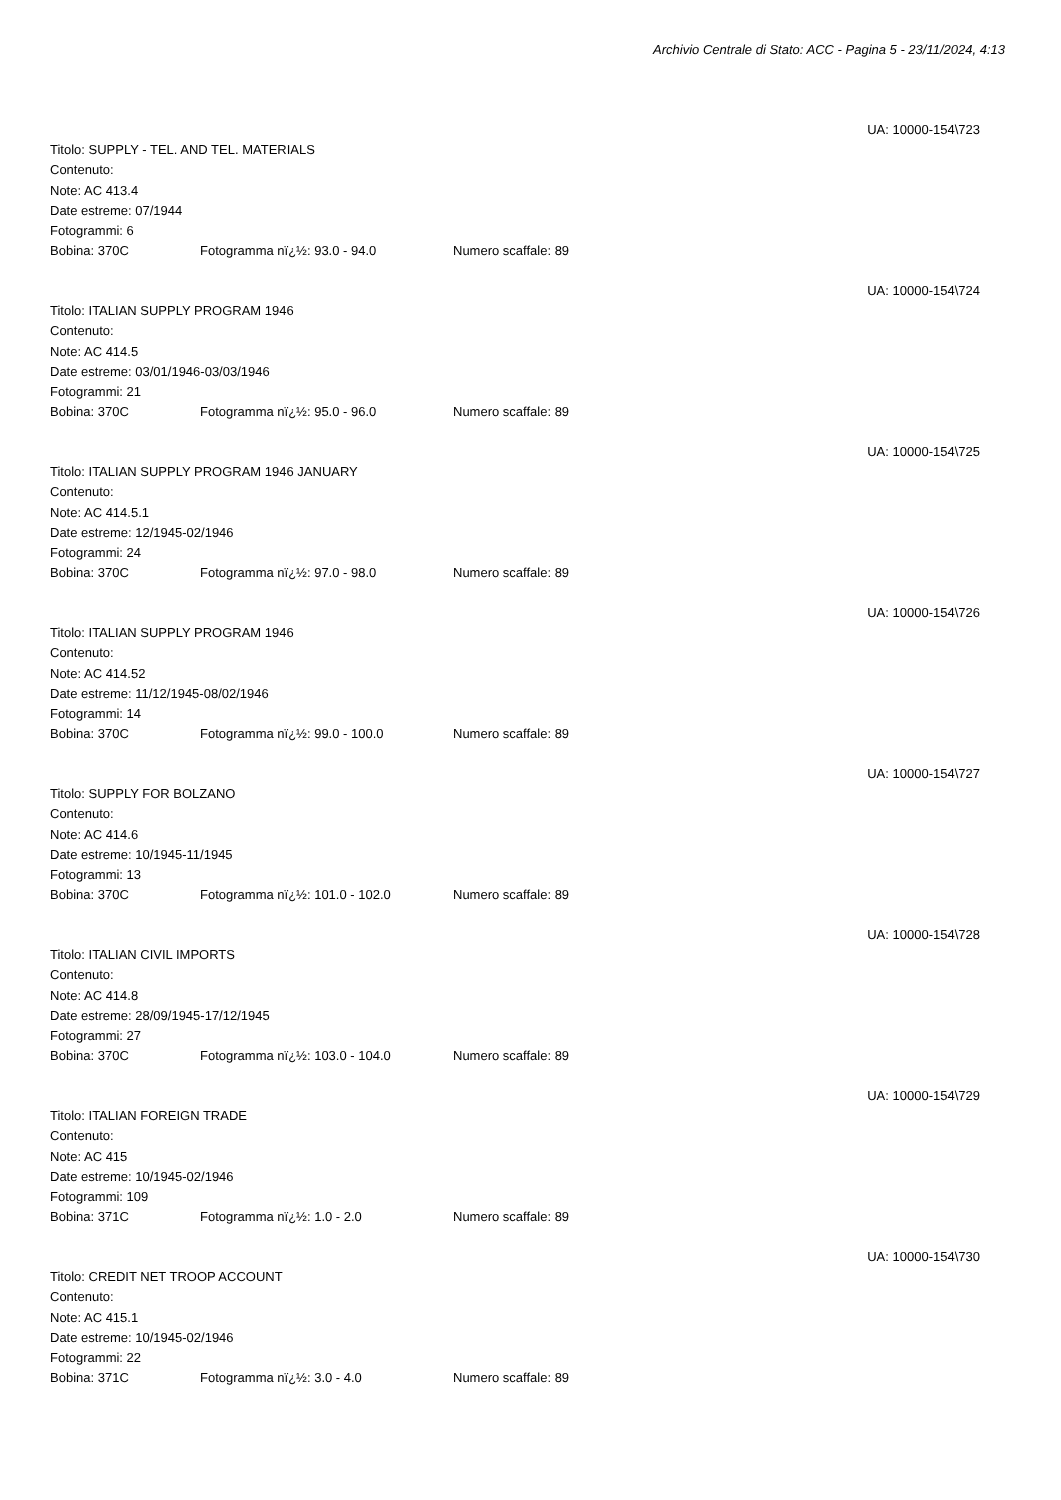Archivio Centrale di Stato: ACC - Pagina 5 - 23/11/2024, 4:13
UA: 10000-154\723
Titolo: SUPPLY - TEL. AND TEL. MATERIALS
Contenuto:
Note: AC 413.4
Date estreme: 07/1944
Fotogrammi: 6
Bobina: 370C Fotogramma nï¿½: 93.0 - 94.0 Numero scaffale: 89
UA: 10000-154\724
Titolo: ITALIAN SUPPLY PROGRAM 1946
Contenuto:
Note: AC 414.5
Date estreme: 03/01/1946-03/03/1946
Fotogrammi: 21
Bobina: 370C Fotogramma nï¿½: 95.0 - 96.0 Numero scaffale: 89
UA: 10000-154\725
Titolo: ITALIAN SUPPLY PROGRAM 1946 JANUARY
Contenuto:
Note: AC 414.5.1
Date estreme: 12/1945-02/1946
Fotogrammi: 24
Bobina: 370C Fotogramma nï¿½: 97.0 - 98.0 Numero scaffale: 89
UA: 10000-154\726
Titolo: ITALIAN SUPPLY PROGRAM 1946
Contenuto:
Note: AC 414.52
Date estreme: 11/12/1945-08/02/1946
Fotogrammi: 14
Bobina: 370C Fotogramma nï¿½: 99.0 - 100.0 Numero scaffale: 89
UA: 10000-154\727
Titolo: SUPPLY FOR BOLZANO
Contenuto:
Note: AC 414.6
Date estreme: 10/1945-11/1945
Fotogrammi: 13
Bobina: 370C Fotogramma nï¿½: 101.0 - 102.0 Numero scaffale: 89
UA: 10000-154\728
Titolo: ITALIAN CIVIL IMPORTS
Contenuto:
Note: AC 414.8
Date estreme: 28/09/1945-17/12/1945
Fotogrammi: 27
Bobina: 370C Fotogramma nï¿½: 103.0 - 104.0 Numero scaffale: 89
UA: 10000-154\729
Titolo: ITALIAN FOREIGN TRADE
Contenuto:
Note: AC 415
Date estreme: 10/1945-02/1946
Fotogrammi: 109
Bobina: 371C Fotogramma nï¿½: 1.0 - 2.0 Numero scaffale: 89
UA: 10000-154\730
Titolo: CREDIT NET TROOP ACCOUNT
Contenuto:
Note: AC 415.1
Date estreme: 10/1945-02/1946
Fotogrammi: 22
Bobina: 371C Fotogramma nï¿½: 3.0 - 4.0 Numero scaffale: 89